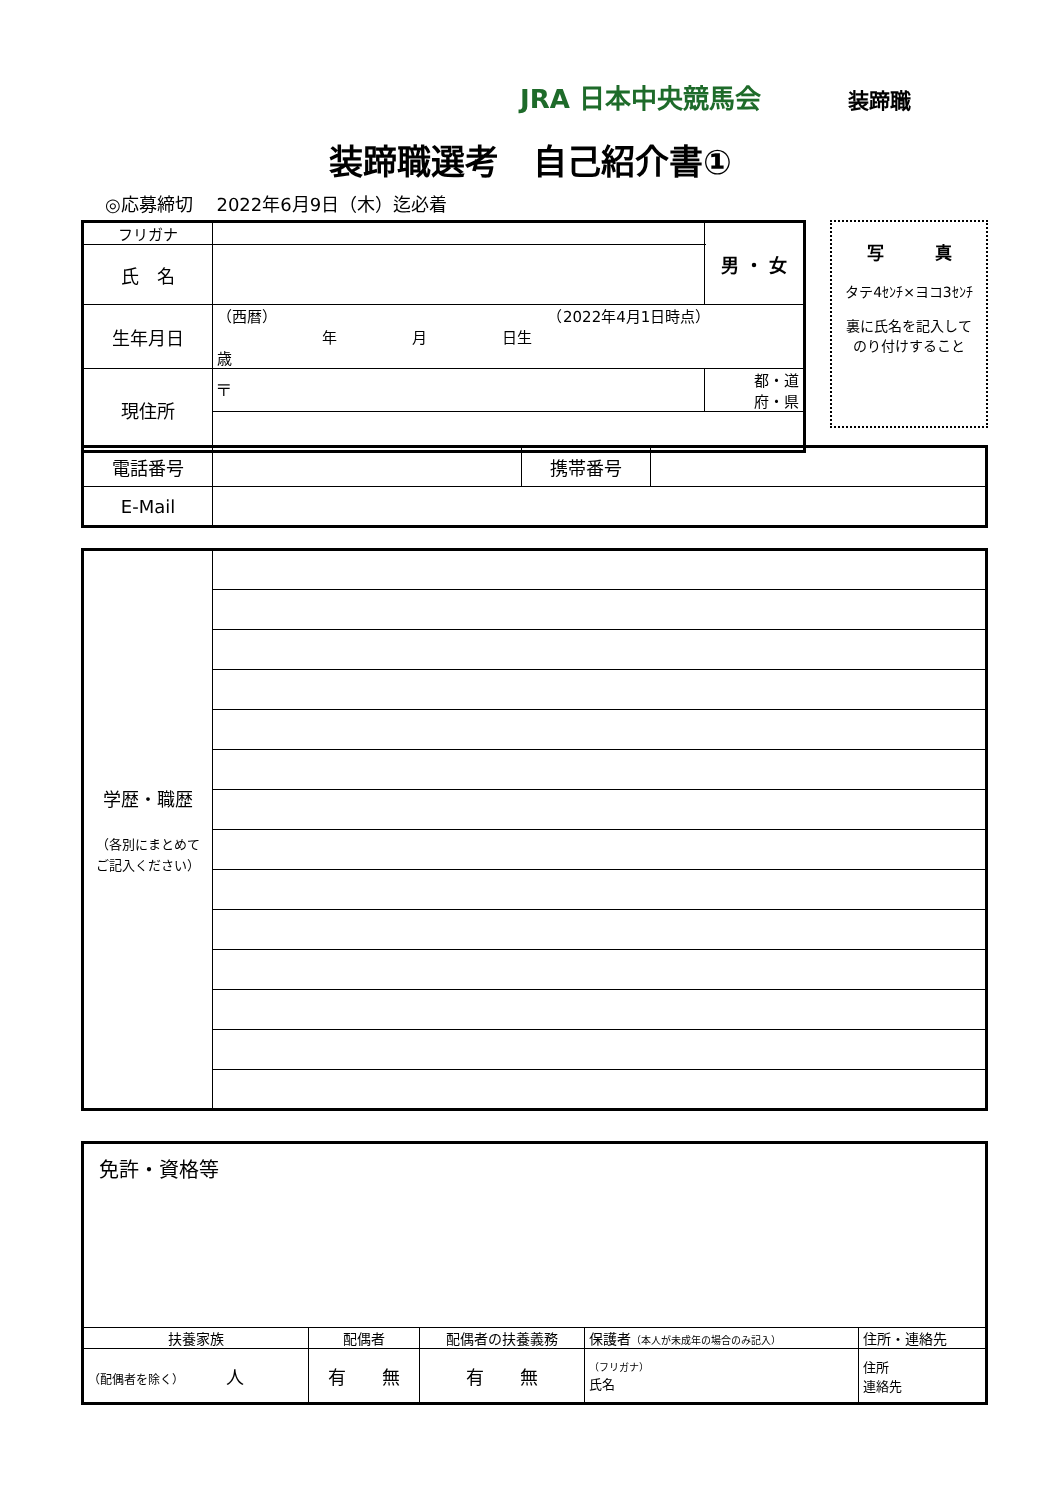JRA 日本中央競馬会 装蹄職
装蹄職選考　自己紹介書①
◎応募締切　 2022年6月9日（木）迄必着
| フリガナ | | | 男 ・ 女 |
| 氏 名 | | | |
| 生年月日 | （西暦） （2022年4月1日時点） 年 月 日生 歳 | | |
| 現住所 | 〒 | 都・道 府・県 | |
写　　　真
タテ4ｾﾝﾁ×ヨコ3ｾﾝﾁ
裏に氏名を記入して
のり付けすること
| 電話番号 | | 携帯番号 | |
| E-Mail | | | |
| 学歴・職歴 （各別にまとめて ご記入ください） | |
| 免許・資格等 | | | | |
| 扶養家族 | 配偶者 | 配偶者の扶養義務 | 保護者 （本人が未成年の場合のみ記入） | 住所・連絡先 |
| （配偶者を除く） 人 | 有 無 | 有 無 | （フリガナ） 氏名 | 住所 連絡先 |